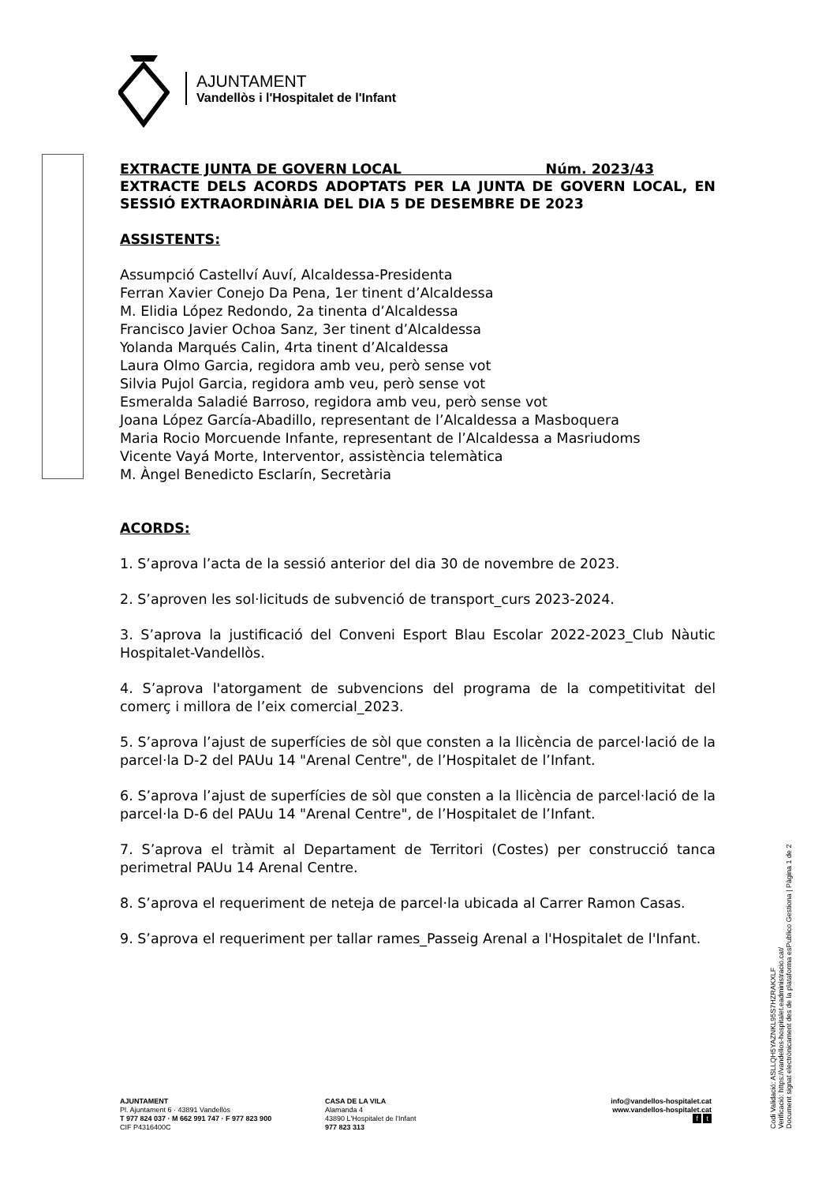AJUNTAMENT
Vandellòs i l'Hospitalet de l'Infant
EXTRACTE JUNTA DE GOVERN LOCAL Núm. 2023/43
EXTRACTE DELS ACORDS ADOPTATS PER LA JUNTA DE GOVERN LOCAL, EN SESSIÓ EXTRAORDINÀRIA DEL DIA 5 DE DESEMBRE DE 2023
ASSISTENTS:
Assumpció Castellví Auví, Alcaldessa-Presidenta
Ferran Xavier Conejo Da Pena, 1er tinent d’Alcaldessa
M. Elidia López Redondo, 2a tinenta d’Alcaldessa
Francisco Javier Ochoa Sanz, 3er tinent d’Alcaldessa
Yolanda Marqués Calin, 4rta tinent d’Alcaldessa
Laura Olmo Garcia, regidora amb veu, però sense vot
Silvia Pujol Garcia, regidora amb veu, però sense vot
Esmeralda Saladié Barroso, regidora amb veu, però sense vot
Joana López García-Abadillo, representant de l’Alcaldessa a Masboquera
Maria Rocio Morcuende Infante, representant de l’Alcaldessa a Masriudoms
Vicente Vayá Morte, Interventor, assistència telemàtica
M. Àngel Benedicto Esclarín, Secretària
ACORDS:
1. S’aprova l’acta de la sessió anterior del dia 30 de novembre de 2023.
2. S’aproven les sol·licituds de subvenció de transport_curs 2023-2024.
3. S’aprova la justificació del Conveni Esport Blau Escolar 2022-2023_Club Nàutic Hospitalet-Vandellòs.
4. S’aprova l'atorgament de subvencions del programa de la competitivitat del comerç i millora de l’eix comercial_2023.
5. S’aprova l’ajust de superfícies de sòl que consten a la llicència de parcel·lació de la parcel·la D-2 del PAUu 14 "Arenal Centre", de l’Hospitalet de l’Infant.
6. S’aprova l’ajust de superfícies de sòl que consten a la llicència de parcel·lació de la parcel·la D-6 del PAUu 14 "Arenal Centre", de l’Hospitalet de l’Infant.
7. S’aprova el tràmit al Departament de Territori (Costes) per construcció tanca perimetral PAUu 14 Arenal Centre.
8. S’aprova el requeriment de neteja de parcel·la ubicada al Carrer Ramon Casas.
9. S’aprova el requeriment per tallar rames_Passeig Arenal a l'Hospitalet de l'Infant.
Codi Validació: ASLLQH5YAZNKL95S7HZRAKXLF
Verificació: https://vandellos-hospitalet.eadministracio.cat/
Document signat electrònicament des de la plataforma esPublico Gestiona | Pàgina 1 de 2
AJUNTAMENT
Pl. Ajuntament 6 · 43891 Vandellòs
T 977 824 037 · M 662 991 747 · F 977 823 900
CIF P4316400C
CASA DE LA VILA
Alamanda 4
43890 L'Hospitalet de l'Infant
977 823 313
info@vandellos-hospitalet.cat
www.vandellos-hospitalet.cat
f t